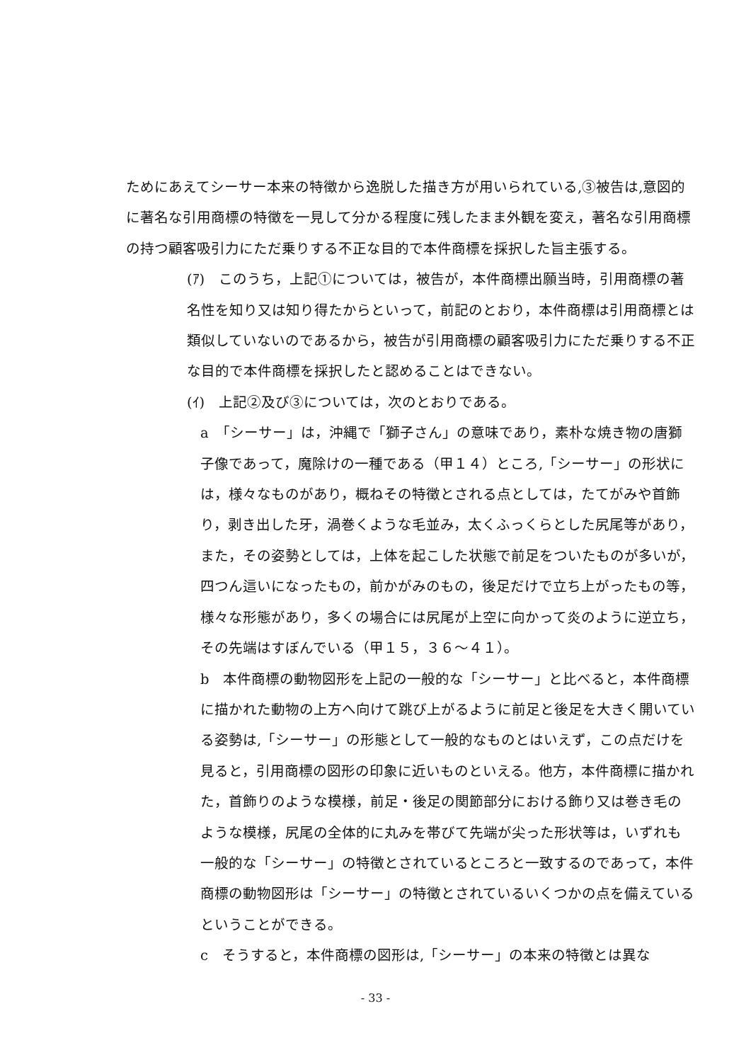ためにあえてシーサー本来の特徴から逸脱した描き方が用いられている,③被告は,意図的に著名な引用商標の特徴を一見して分かる程度に残したまま外観を変え，著名な引用商標の持つ顧客吸引力にただ乗りする不正な目的で本件商標を採択した旨主張する。
(ｱ)　このうち，上記①については，被告が，本件商標出願当時，引用商標の著名性を知り又は知り得たからといって，前記のとおり，本件商標は引用商標とは類似していないのであるから，被告が引用商標の顧客吸引力にただ乗りする不正な目的で本件商標を採択したと認めることはできない。
(ｲ)　上記②及び③については，次のとおりである。
a　「シーサー」は，沖縄で「獅子さん」の意味であり，素朴な焼き物の唐獅子像であって，魔除けの一種である（甲１４）ところ,「シーサー」の形状には，様々なものがあり，概ねその特徴とされる点としては，たてがみや首飾り，剥き出した牙，渦巻くような毛並み，太くふっくらとした尻尾等があり，また，その姿勢としては，上体を起こした状態で前足をついたものが多いが，四つん這いになったもの，前かがみのもの，後足だけで立ち上がったもの等，様々な形態があり，多くの場合には尻尾が上空に向かって炎のように逆立ち，その先端はすぼんでいる（甲１５，３６～４１）。
b　本件商標の動物図形を上記の一般的な「シーサー」と比べると，本件商標に描かれた動物の上方へ向けて跳び上がるように前足と後足を大きく開いている姿勢は,「シーサー」の形態として一般的なものとはいえず，この点だけを見ると，引用商標の図形の印象に近いものといえる。他方，本件商標に描かれた，首飾りのような模様，前足・後足の関節部分における飾り又は巻き毛のような模様，尻尾の全体的に丸みを帯びて先端が尖った形状等は，いずれも一般的な「シーサー」の特徴とされているところと一致するのであって，本件商標の動物図形は「シーサー」の特徴とされているいくつかの点を備えているということができる。
c　そうすると，本件商標の図形は,「シーサー」の本来の特徴とは異な
- 33 -